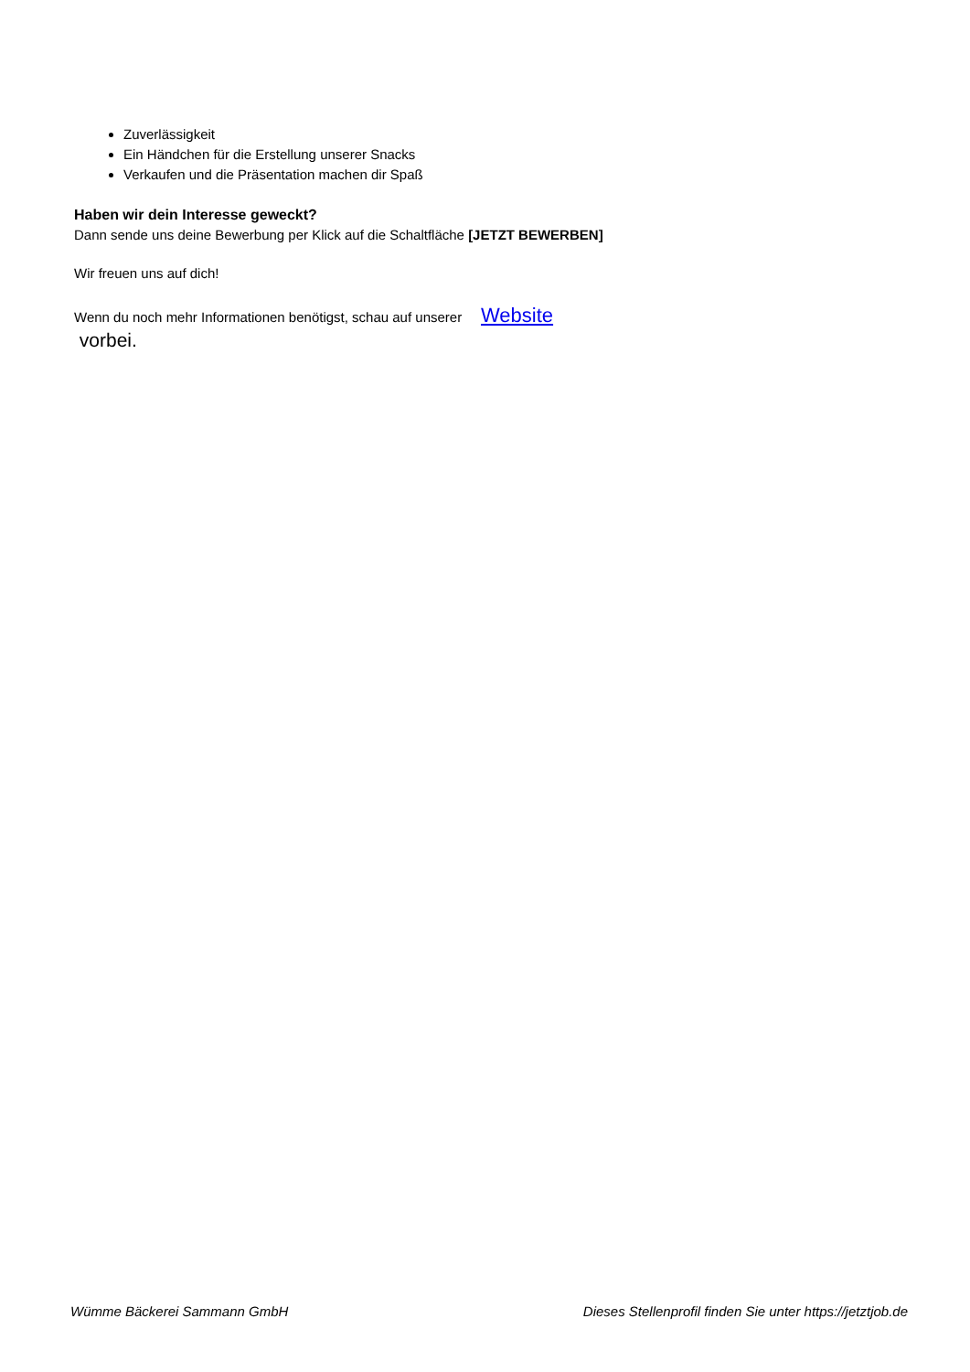Zuverlässigkeit
Ein Händchen für die Erstellung unserer Snacks
Verkaufen und die Präsentation machen dir Spaß
Haben wir dein Interesse geweckt?
Dann sende uns deine Bewerbung per Klick auf die Schaltfläche [JETZT BEWERBEN]
Wir freuen uns auf dich!
Wenn du noch mehr Informationen benötigst, schau auf unserer Website
vorbei.
Wümme Bäckerei Sammann GmbH Dieses Stellenprofil finden Sie unter https://jetztjob.de